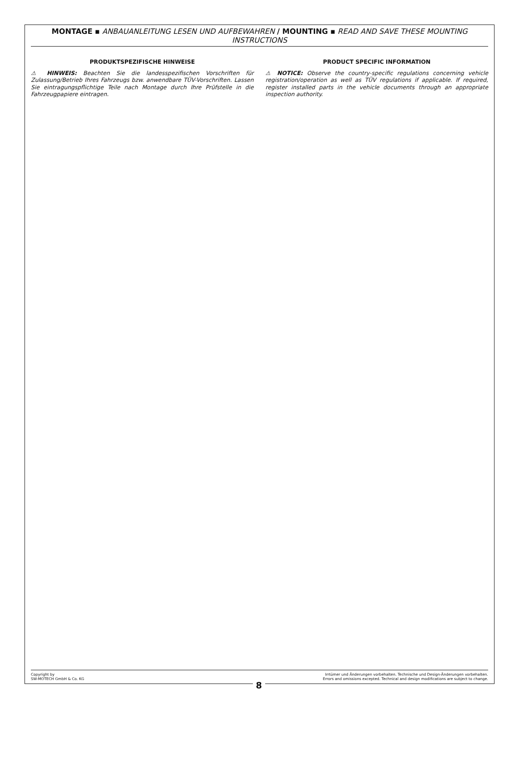MONTAGE ▪ ANBAUANLEITUNG LESEN UND AUFBEWAHREN / MOUNTING ▪ READ AND SAVE THESE MOUNTING INSTRUCTIONS
PRODUKTSPEZIFISCHE HINWEISE
⚠ HINWEIS: Beachten Sie die landesspezifischen Vorschriften für Zulassung/Betrieb Ihres Fahrzeugs bzw. anwendbare TÜV-Vorschriften. Lassen Sie eintragungspflichtige Teile nach Montage durch Ihre Prüfstelle in die Fahrzeugpapiere eintragen.
PRODUCT SPECIFIC INFORMATION
⚠ NOTICE: Observe the country-specific regulations concerning vehicle registration/operation as well as TÜV regulations if applicable. If required, register installed parts in the vehicle documents through an appropriate inspection authority.
Copyright by
SW-MOTECH GmbH & Co. KG
Irrtümer und Änderungen vorbehalten. Technische und Design-Änderungen vorbehalten.
Errors and omissions excepted. Technical and design modifications are subject to change.
8